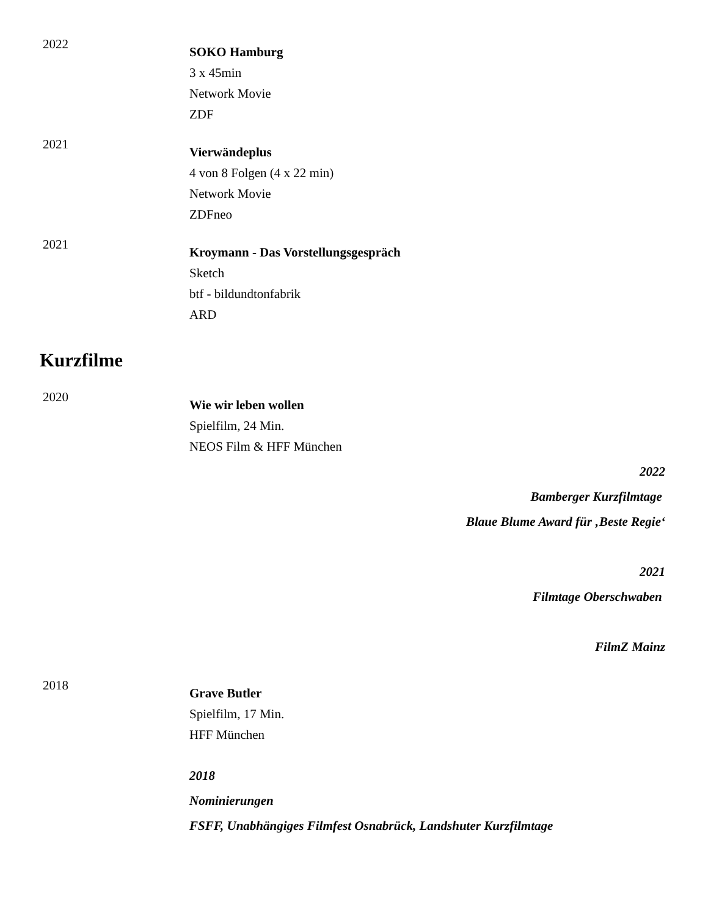2022
SOKO Hamburg
3 x 45min
Network Movie
ZDF
2021
Vierwändeplus
4 von 8 Folgen (4 x 22 min)
Network Movie
ZDFneo
2021
Kroymann - Das Vorstellungsgespräch
Sketch
btf - bildundtonfabrik
ARD
Kurzfilme
2020
Wie wir leben wollen
Spielfilm, 24 Min.
NEOS Film & HFF München
2022
Bamberger Kurzfilmtage
Blaue Blume Award für ‚Beste Regie‘
2021
Filmtage Oberschwaben
FilmZ Mainz
2018
Grave Butler
Spielfilm, 17 Min.
HFF München
2018
Nominierungen
FSFF, Unabhängiges Filmfest Osnabrück, Landshuter Kurzfilmtage